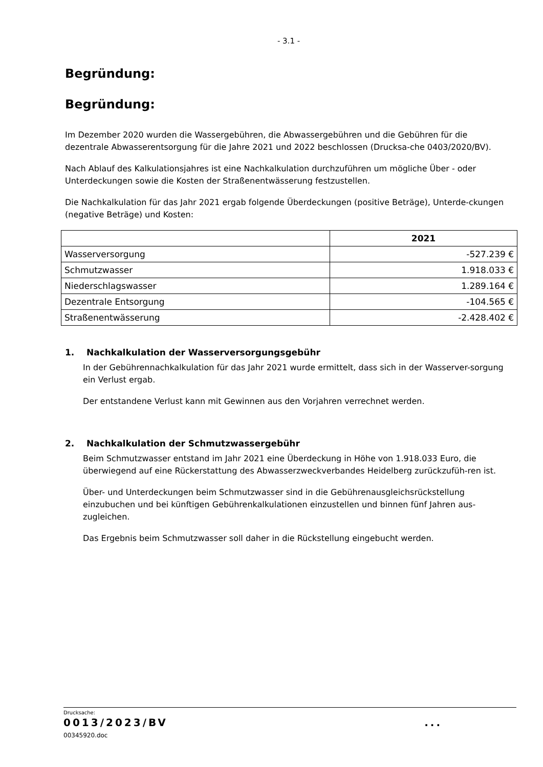- 3.1 -
Begründung:
Begründung:
Im Dezember 2020 wurden die Wassergebühren, die Abwassergebühren und die Gebühren für die dezentrale Abwasserentsorgung für die Jahre 2021 und 2022 beschlossen (Drucksa-che 0403/2020/BV).
Nach Ablauf des Kalkulationsjahres ist eine Nachkalkulation durchzuführen um mögliche Über - oder Unterdeckungen sowie die Kosten der Straßenentwässerung festzustellen.
Die Nachkalkulation für das Jahr 2021 ergab folgende Überdeckungen (positive Beträge), Unterde-ckungen (negative Beträge) und Kosten:
| | 2021 |
| --- | --- |
| Wasserversorgung | -527.239 € |
| Schmutzwasser | 1.918.033 € |
| Niederschlagswasser | 1.289.164 € |
| Dezentrale Entsorgung | -104.565 € |
| Straßenentwässerung | -2.428.402 € |
1. Nachkalkulation der Wasserversorgungsgebühr
In der Gebührennachkalkulation für das Jahr 2021 wurde ermittelt, dass sich in der Wasserver-sorgung ein Verlust ergab.
Der entstandene Verlust kann mit Gewinnen aus den Vorjahren verrechnet werden.
2. Nachkalkulation der Schmutzwassergebühr
Beim Schmutzwasser entstand im Jahr 2021 eine Überdeckung in Höhe von 1.918.033 Euro, die überwiegend auf eine Rückerstattung des Abwasserzweckverbandes Heidelberg zurückzufüh-ren ist.
Über- und Unterdeckungen beim Schmutzwasser sind in die Gebührenausgleichsrückstellung einzubuchen und bei künftigen Gebührenkalkulationen einzustellen und binnen fünf Jahren aus-zugleichen.
Das Ergebnis beim Schmutzwasser soll daher in die Rückstellung eingebucht werden.
Drucksache:
0013/2023/BV ...
00345920.doc